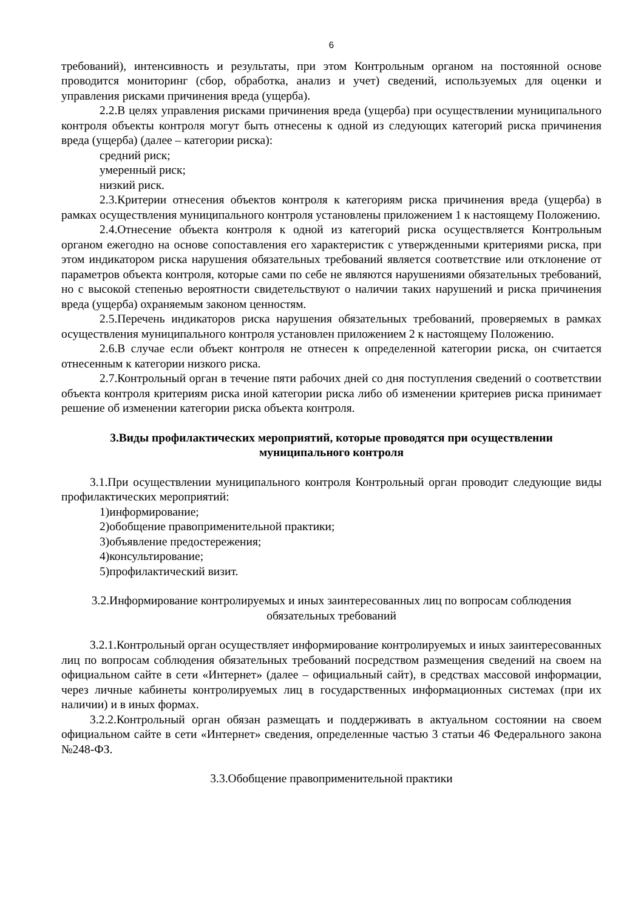6
требований), интенсивность и результаты, при этом Контрольным органом на постоянной основе проводится мониторинг (сбор, обработка, анализ и учет) сведений, используемых для оценки и управления рисками причинения вреда (ущерба).
2.2.В целях управления рисками причинения вреда (ущерба) при осуществлении муниципального контроля объекты контроля могут быть отнесены к одной из следующих категорий риска причинения вреда (ущерба) (далее – категории риска):
средний риск;
умеренный риск;
низкий риск.
2.3.Критерии отнесения объектов контроля к категориям риска причинения вреда (ущерба) в рамках осуществления муниципального контроля установлены приложением 1 к настоящему Положению.
2.4.Отнесение объекта контроля к одной из категорий риска осуществляется Контрольным органом ежегодно на основе сопоставления его характеристик с утвержденными критериями риска, при этом индикатором риска нарушения обязательных требований является соответствие или отклонение от параметров объекта контроля, которые сами по себе не являются нарушениями обязательных требований, но с высокой степенью вероятности свидетельствуют о наличии таких нарушений и риска причинения вреда (ущерба) охраняемым законом ценностям.
2.5.Перечень индикаторов риска нарушения обязательных требований, проверяемых в рамках осуществления муниципального контроля установлен приложением 2 к настоящему Положению.
2.6.В случае если объект контроля не отнесен к определенной категории риска, он считается отнесенным к категории низкого риска.
2.7.Контрольный орган в течение пяти рабочих дней со дня поступления сведений о соответствии объекта контроля критериям риска иной категории риска либо об изменении критериев риска принимает решение об изменении категории риска объекта контроля.
3.Виды профилактических мероприятий, которые проводятся при осуществлении
муниципального контроля
3.1.При осуществлении муниципального контроля Контрольный орган проводит следующие виды профилактических мероприятий:
1)информирование;
2)обобщение правоприменительной практики;
3)объявление предостережения;
4)консультирование;
5)профилактический визит.
3.2.Информирование контролируемых и иных заинтересованных лиц по вопросам соблюдения
обязательных требований
3.2.1.Контрольный орган осуществляет информирование контролируемых и иных заинтересованных лиц по вопросам соблюдения обязательных требований посредством размещения сведений на своем на официальном сайте в сети «Интернет» (далее – официальный сайт), в средствах массовой информации, через личные кабинеты контролируемых лиц в государственных информационных системах (при их наличии) и в иных формах.
3.2.2.Контрольный орган обязан размещать и поддерживать в актуальном состоянии на своем официальном сайте в сети «Интернет» сведения, определенные частью 3 статьи 46 Федерального закона №248-ФЗ.
3.3.Обобщение правоприменительной практики